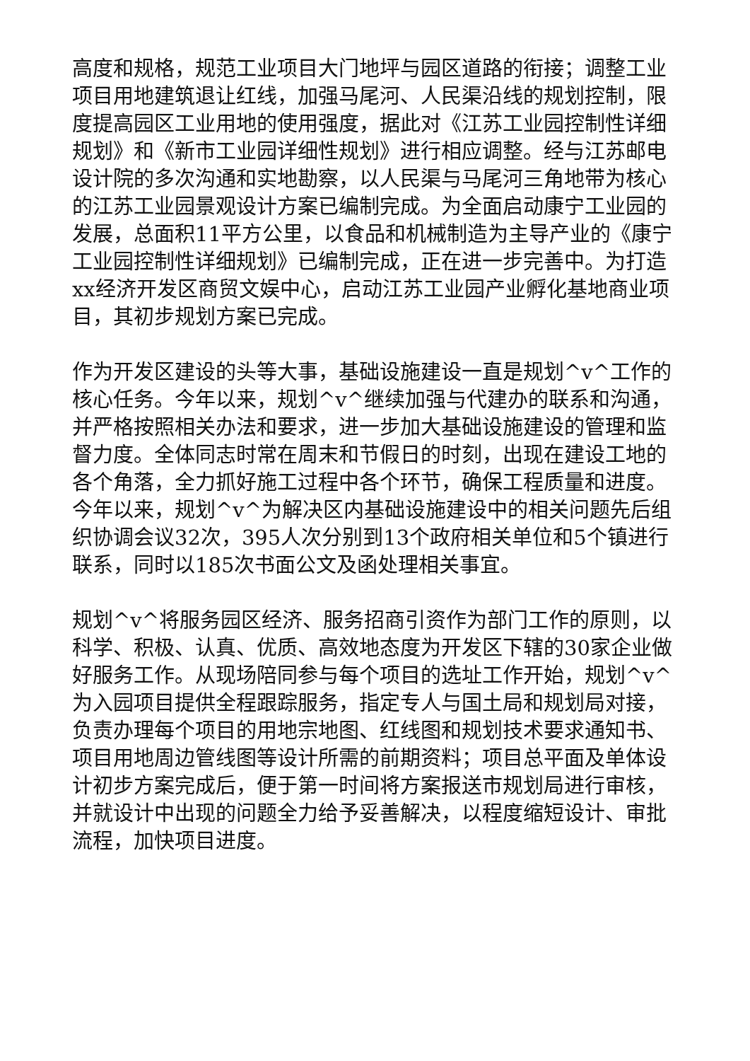高度和规格，规范工业项目大门地坪与园区道路的衔接；调整工业项目用地建筑退让红线，加强马尾河、人民渠沿线的规划控制，限度提高园区工业用地的使用强度，据此对《江苏工业园控制性详细规划》和《新市工业园详细性规划》进行相应调整。经与江苏邮电设计院的多次沟通和实地勘察，以人民渠与马尾河三角地带为核心的江苏工业园景观设计方案已编制完成。为全面启动康宁工业园的发展，总面积11平方公里，以食品和机械制造为主导产业的《康宁工业园控制性详细规划》已编制完成，正在进一步完善中。为打造xx经济开发区商贸文娱中心，启动江苏工业园产业孵化基地商业项目，其初步规划方案已完成。
作为开发区建设的头等大事，基础设施建设一直是规划^v^工作的核心任务。今年以来，规划^v^继续加强与代建办的联系和沟通，并严格按照相关办法和要求，进一步加大基础设施建设的管理和监督力度。全体同志时常在周末和节假日的时刻，出现在建设工地的各个角落，全力抓好施工过程中各个环节，确保工程质量和进度。今年以来，规划^v^为解决区内基础设施建设中的相关问题先后组织协调会议32次，395人次分别到13个政府相关单位和5个镇进行联系，同时以185次书面公文及函处理相关事宜。
规划^v^将服务园区经济、服务招商引资作为部门工作的原则，以科学、积极、认真、优质、高效地态度为开发区下辖的30家企业做好服务工作。从现场陪同参与每个项目的选址工作开始，规划^v^为入园项目提供全程跟踪服务，指定专人与国土局和规划局对接，负责办理每个项目的用地宗地图、红线图和规划技术要求通知书、项目用地周边管线图等设计所需的前期资料；项目总平面及单体设计初步方案完成后，便于第一时间将方案报送市规划局进行审核，并就设计中出现的问题全力给予妥善解决，以程度缩短设计、审批流程，加快项目进度。